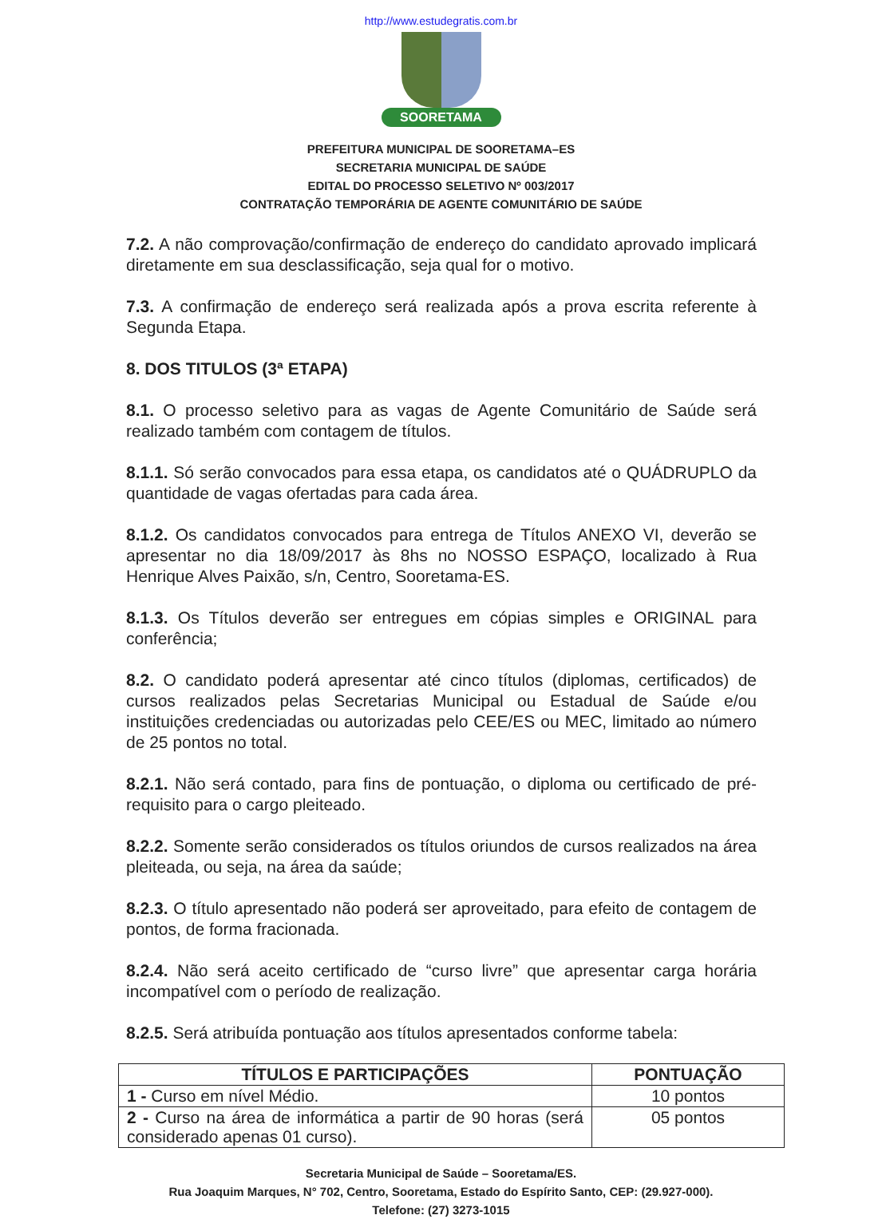http://www.estudegratis.com.br
SOORETAMA
PREFEITURA MUNICIPAL DE SOORETAMA–ES
SECRETARIA MUNICIPAL DE SAÚDE
EDITAL DO PROCESSO SELETIVO Nº 003/2017
CONTRATAÇÃO TEMPORÁRIA DE AGENTE COMUNITÁRIO DE SAÚDE
7.2. A não comprovação/confirmação de endereço do candidato aprovado implicará diretamente em sua desclassificação, seja qual for o motivo.
7.3. A confirmação de endereço será realizada após a prova escrita referente à Segunda Etapa.
8. DOS TITULOS (3ª ETAPA)
8.1. O processo seletivo para as vagas de Agente Comunitário de Saúde será realizado também com contagem de títulos.
8.1.1. Só serão convocados para essa etapa, os candidatos até o QUÁDRUPLO da quantidade de vagas ofertadas para cada área.
8.1.2. Os candidatos convocados para entrega de Títulos ANEXO VI, deverão se apresentar no dia 18/09/2017 às 8hs no NOSSO ESPAÇO, localizado à Rua Henrique Alves Paixão, s/n, Centro, Sooretama-ES.
8.1.3. Os Títulos deverão ser entregues em cópias simples e ORIGINAL para conferência;
8.2. O candidato poderá apresentar até cinco títulos (diplomas, certificados) de cursos realizados pelas Secretarias Municipal ou Estadual de Saúde e/ou instituições credenciadas ou autorizadas pelo CEE/ES ou MEC, limitado ao número de 25 pontos no total.
8.2.1. Não será contado, para fins de pontuação, o diploma ou certificado de pré-requisito para o cargo pleiteado.
8.2.2. Somente serão considerados os títulos oriundos de cursos realizados na área pleiteada, ou seja, na área da saúde;
8.2.3. O título apresentado não poderá ser aproveitado, para efeito de contagem de pontos, de forma fracionada.
8.2.4. Não será aceito certificado de “curso livre” que apresentar carga horária incompatível com o período de realização.
8.2.5. Será atribuída pontuação aos títulos apresentados conforme tabela:
| TÍTULOS E PARTICIPAÇÕES | PONTUAÇÃO |
| --- | --- |
| 1 - Curso em nível Médio. | 10 pontos |
| 2 - Curso na área de informática a partir de 90 horas (será considerado apenas 01 curso). | 05 pontos |
Secretaria Municipal de Saúde – Sooretama/ES.
Rua Joaquim Marques, N° 702, Centro, Sooretama, Estado do Espírito Santo, CEP: (29.927-000).
Telefone: (27) 3273-1015